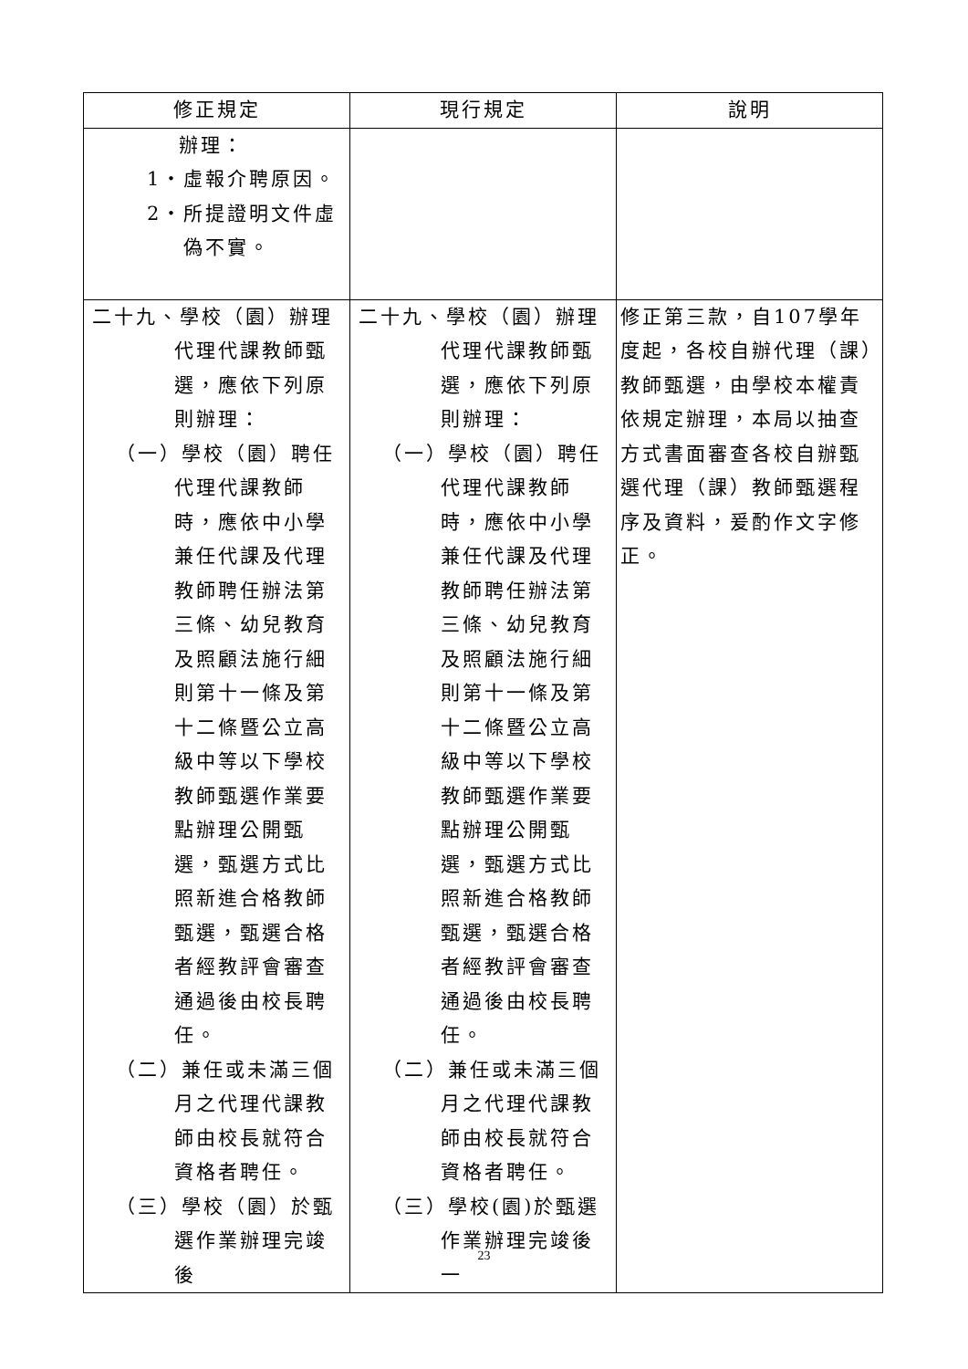| 修正規定 | 現行規定 | 說明 |
| --- | --- | --- |
| 辦理： 1‧虛報介聘原因。 2‧所提證明文件虛偽不實。 | | |
| 二十九、學校（園）辦理代理代課教師甄選，應依下列原則辦理： （一）學校（園）聘任代理代課教師時，應依中小學兼任代課及代理教師聘任辦法第三條、幼兒教育及照顧法施行細則第十一條及第十二條暨公立高級中等以下學校教師甄選作業要點辦理公開甄選，甄選方式比照新進合格教師甄選，甄選合格者經教評會審查通過後由校長聘任。 （二）兼任或未滿三個月之代理代課教師由校長就符合資格者聘任。 （三）學校（園）於甄選作業辦理完竣後 | 二十九、學校（園）辦理代理代課教師甄選，應依下列原則辦理： （一）學校（園）聘任代理代課教師時，應依中小學兼任代課及代理教師聘任辦法第三條、幼兒教育及照顧法施行細則第十一條及第十二條暨公立高級中等以下學校教師甄選作業要點辦理公開甄選，甄選方式比照新進合格教師甄選，甄選合格者經教評會審查通過後由校長聘任。 （二）兼任或未滿三個月之代理代課教師由校長就符合資格者聘任。 （三）學校(園)於甄選作業辦理完竣後一 | 修正第三款，自107學年度起，各校自辦代理（課）教師甄選，由學校本權責依規定辦理，本局以抽查方式書面審查各校自辦甄選代理（課）教師甄選程序及資料，爰酌作文字修正。 |
23